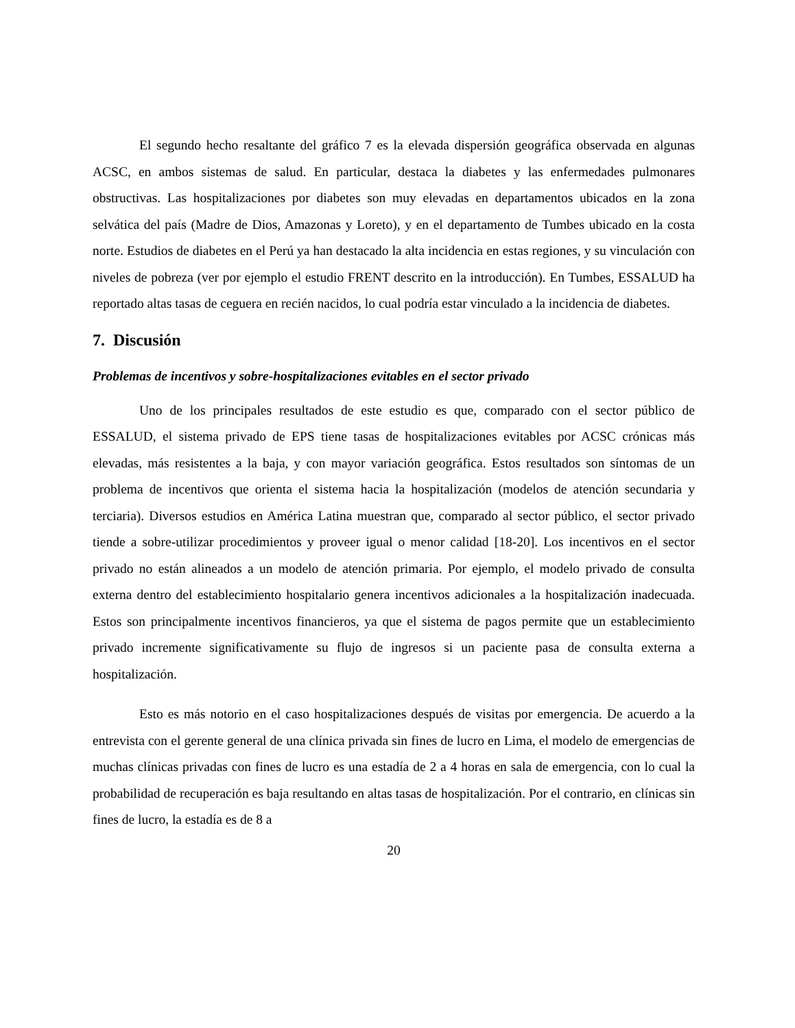El segundo hecho resaltante del gráfico 7 es la elevada dispersión geográfica observada en algunas ACSC, en ambos sistemas de salud. En particular, destaca la diabetes y las enfermedades pulmonares obstructivas. Las hospitalizaciones por diabetes son muy elevadas en departamentos ubicados en la zona selvática del país (Madre de Dios, Amazonas y Loreto), y en el departamento de Tumbes ubicado en la costa norte. Estudios de diabetes en el Perú ya han destacado la alta incidencia en estas regiones, y su vinculación con niveles de pobreza (ver por ejemplo el estudio FRENT descrito en la introducción). En Tumbes, ESSALUD ha reportado altas tasas de ceguera en recién nacidos, lo cual podría estar vinculado a la incidencia de diabetes.
7. Discusión
Problemas de incentivos y sobre-hospitalizaciones evitables en el sector privado
Uno de los principales resultados de este estudio es que, comparado con el sector público de ESSALUD, el sistema privado de EPS tiene tasas de hospitalizaciones evitables por ACSC crónicas más elevadas, más resistentes a la baja, y con mayor variación geográfica. Estos resultados son síntomas de un problema de incentivos que orienta el sistema hacia la hospitalización (modelos de atención secundaria y terciaria). Diversos estudios en América Latina muestran que, comparado al sector público, el sector privado tiende a sobre-utilizar procedimientos y proveer igual o menor calidad [18-20]. Los incentivos en el sector privado no están alineados a un modelo de atención primaria. Por ejemplo, el modelo privado de consulta externa dentro del establecimiento hospitalario genera incentivos adicionales a la hospitalización inadecuada. Estos son principalmente incentivos financieros, ya que el sistema de pagos permite que un establecimiento privado incremente significativamente su flujo de ingresos si un paciente pasa de consulta externa a hospitalización.
Esto es más notorio en el caso hospitalizaciones después de visitas por emergencia. De acuerdo a la entrevista con el gerente general de una clínica privada sin fines de lucro en Lima, el modelo de emergencias de muchas clínicas privadas con fines de lucro es una estadía de 2 a 4 horas en sala de emergencia, con lo cual la probabilidad de recuperación es baja resultando en altas tasas de hospitalización. Por el contrario, en clínicas sin fines de lucro, la estadía es de 8 a
20